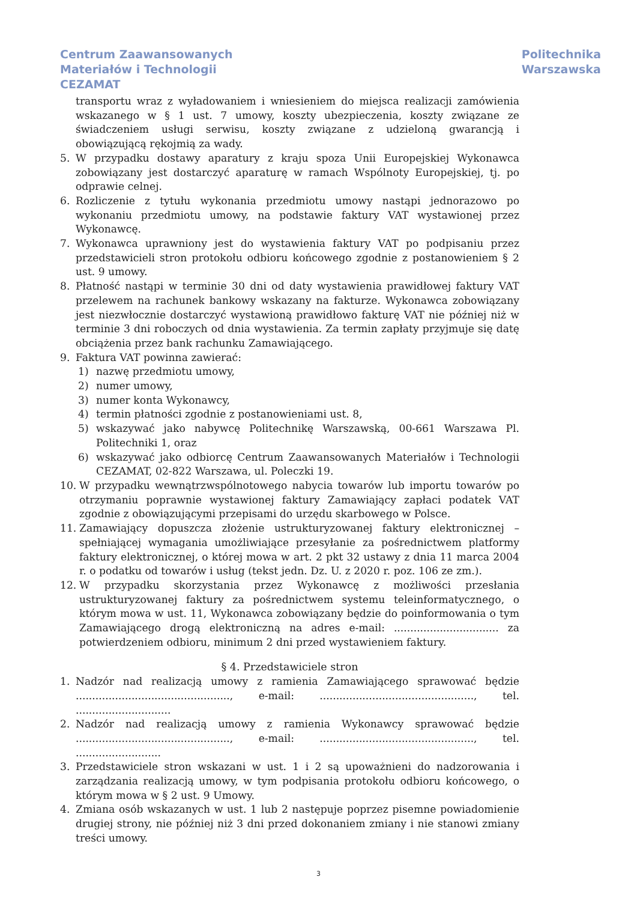Centrum Zaawansowanych
Materiałów i Technologii
CEZAMAT
Politechnika
Warszawska
transportu wraz z wyładowaniem i wniesieniem do miejsca realizacji zamówienia wskazanego w § 1 ust. 7 umowy, koszty ubezpieczenia, koszty związane ze świadczeniem usługi serwisu, koszty związane z udzieloną gwarancją i obowiązującą rękojmią za wady.
5. W przypadku dostawy aparatury z kraju spoza Unii Europejskiej Wykonawca zobowiązany jest dostarczyć aparaturę w ramach Wspólnoty Europejskiej, tj. po odprawie celnej.
6. Rozliczenie z tytułu wykonania przedmiotu umowy nastąpi jednorazowo po wykonaniu przedmiotu umowy, na podstawie faktury VAT wystawionej przez Wykonawcę.
7. Wykonawca uprawniony jest do wystawienia faktury VAT po podpisaniu przez przedstawicieli stron protokołu odbioru końcowego zgodnie z postanowieniem § 2 ust. 9 umowy.
8. Płatność nastąpi w terminie 30 dni od daty wystawienia prawidłowej faktury VAT przelewem na rachunek bankowy wskazany na fakturze. Wykonawca zobowiązany jest niezwłocznie dostarczyć wystawioną prawidłowo fakturę VAT nie później niż w terminie 3 dni roboczych od dnia wystawienia. Za termin zapłaty przyjmuje się datę obciążenia przez bank rachunku Zamawiającego.
9. Faktura VAT powinna zawierać:
1) nazwę przedmiotu umowy,
2) numer umowy,
3) numer konta Wykonawcy,
4) termin płatności zgodnie z postanowieniami ust. 8,
5) wskazywać jako nabywcę Politechnikę Warszawską, 00-661 Warszawa Pl. Politechniki 1, oraz
6) wskazywać jako odbiorcę Centrum Zaawansowanych Materiałów i Technologii CEZAMAT, 02-822 Warszawa, ul. Poleczki 19.
10. W przypadku wewnątrzwspólnotowego nabycia towarów lub importu towarów po otrzymaniu poprawnie wystawionej faktury Zamawiający zapłaci podatek VAT zgodnie z obowiązującymi przepisami do urzędu skarbowego w Polsce.
11. Zamawiający dopuszcza złożenie ustrukturyzowanej faktury elektronicznej – spełniającej wymagania umożliwiające przesyłanie za pośrednictwem platformy faktury elektronicznej, o której mowa w art. 2 pkt 32 ustawy z dnia 11 marca 2004 r. o podatku od towarów i usług (tekst jedn. Dz. U. z 2020 r. poz. 106 ze zm.).
12. W przypadku skorzystania przez Wykonawcę z możliwości przesłania ustrukturyzowanej faktury za pośrednictwem systemu teleinformatycznego, o którym mowa w ust. 11, Wykonawca zobowiązany będzie do poinformowania o tym Zamawiającego drogą elektroniczną na adres e-mail: ................................ za potwierdzeniem odbioru, minimum 2 dni przed wystawieniem faktury.
§ 4. Przedstawiciele stron
1. Nadzór nad realizacją umowy z ramienia Zamawiającego sprawować będzie ..............................................., e-mail: ..............................................., tel. .............................
2. Nadzór nad realizacją umowy z ramienia Wykonawcy sprawować będzie ..............................................., e-mail: ..............................................., tel. ..........................
3. Przedstawiciele stron wskazani w ust. 1 i 2 są upoważnieni do nadzorowania i zarządzania realizacją umowy, w tym podpisania protokołu odbioru końcowego, o którym mowa w § 2 ust. 9 Umowy.
4. Zmiana osób wskazanych w ust. 1 lub 2 następuje poprzez pisemne powiadomienie drugiej strony, nie później niż 3 dni przed dokonaniem zmiany i nie stanowi zmiany treści umowy.
3